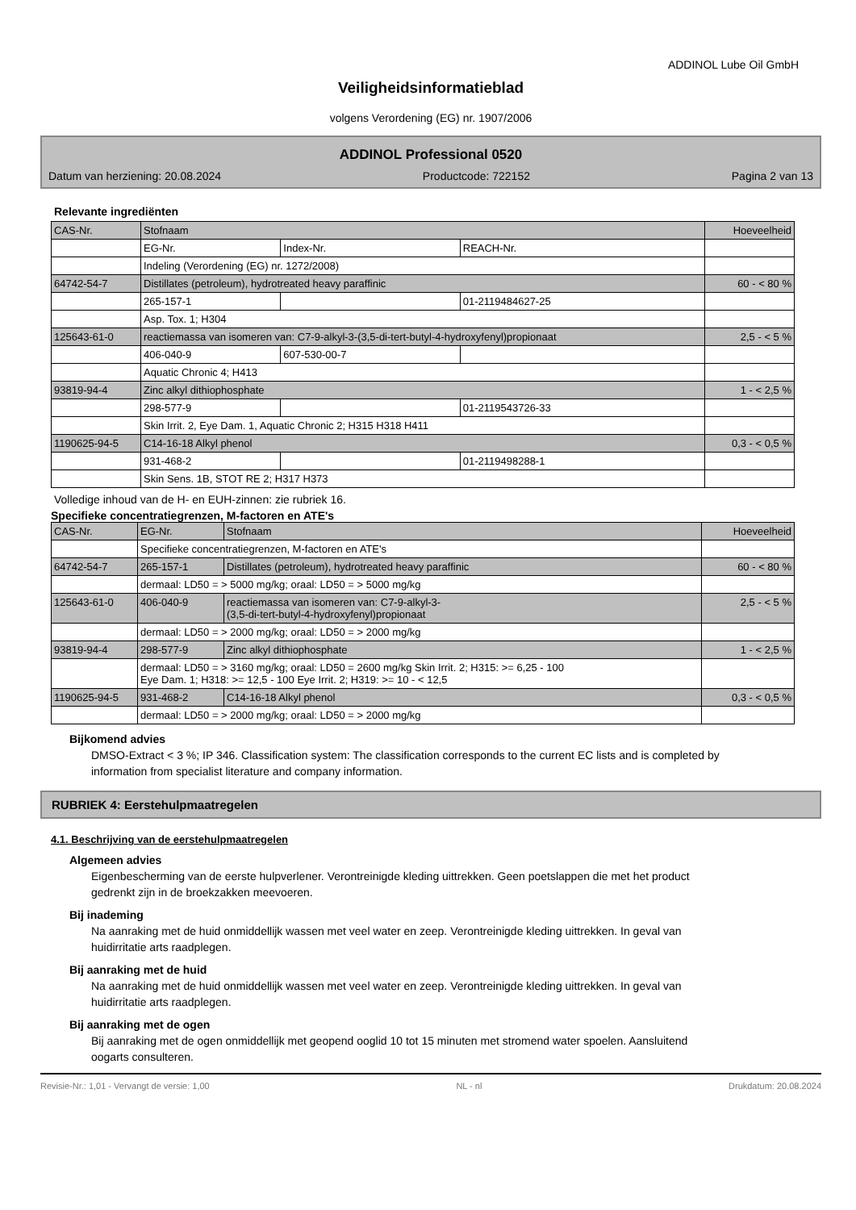ADDINOL Lube Oil GmbH
Veiligheidsinformatieblad
volgens Verordening (EG) nr. 1907/2006
ADDINOL Professional 0520
Datum van herziening: 20.08.2024 Productcode: 722152 Pagina 2 van 13
Relevante ingrediënten
| CAS-Nr. | Stofnaam | | | Hoeveelheid |
| --- | --- | --- | --- | --- |
| | EG-Nr. | Index-Nr. | REACH-Nr. | |
| | Indeling (Verordening (EG) nr. 1272/2008) | | | |
| 64742-54-7 | Distillates (petroleum), hydrotreated heavy paraffinic | | | 60 - < 80 % |
| | 265-157-1 | | 01-2119484627-25 | |
| | Asp. Tox. 1; H304 | | | |
| 125643-61-0 | reactiemassa van isomeren van: C7-9-alkyl-3-(3,5-di-tert-butyl-4-hydroxyfenyl)propionaat | | | 2,5 - < 5 % |
| | 406-040-9 | 607-530-00-7 | | |
| | Aquatic Chronic 4; H413 | | | |
| 93819-94-4 | Zinc alkyl dithiophosphate | | | 1 - < 2,5 % |
| | 298-577-9 | | 01-2119543726-33 | |
| | Skin Irrit. 2, Eye Dam. 1, Aquatic Chronic 2; H315 H318 H411 | | | |
| 1190625-94-5 | C14-16-18 Alkyl phenol | | | 0,3 - < 0,5 % |
| | 931-468-2 | | 01-2119498288-1 | |
| | Skin Sens. 1B, STOT RE 2; H317 H373 | | | |
Volledige inhoud van de H- en EUH-zinnen: zie rubriek 16.
Specifieke concentratiegrenzen, M-factoren en ATE's
| CAS-Nr. | EG-Nr. | Stofnaam | Hoeveelheid |
| --- | --- | --- | --- |
| | Specifieke concentratiegrenzen, M-factoren en ATE's | | |
| 64742-54-7 | 265-157-1 | Distillates (petroleum), hydrotreated heavy paraffinic | 60 - < 80 % |
| | dermaal: LD50 = > 5000 mg/kg; oraal: LD50 = > 5000 mg/kg | | |
| 125643-61-0 | 406-040-9 | reactiemassa van isomeren van: C7-9-alkyl-3- (3,5-di-tert-butyl-4-hydroxyfenyl)propionaat | 2,5 - < 5 % |
| | dermaal: LD50 = > 2000 mg/kg; oraal: LD50 = > 2000 mg/kg | | |
| 93819-94-4 | 298-577-9 | Zinc alkyl dithiophosphate | 1 - < 2,5 % |
| | dermaal: LD50 = > 3160 mg/kg; oraal: LD50 = 2600 mg/kg Skin Irrit. 2; H315: >= 6,25 - 100 Eye Dam. 1; H318: >= 12,5 - 100 Eye Irrit. 2; H319: >= 10 - < 12,5 | | |
| 1190625-94-5 | 931-468-2 | C14-16-18 Alkyl phenol | 0,3 - < 0,5 % |
| | dermaal: LD50 = > 2000 mg/kg; oraal: LD50 = > 2000 mg/kg | | |
Bijkomend advies
DMSO-Extract < 3 %; IP 346. Classification system: The classification corresponds to the current EC lists and is completed by information from specialist literature and company information.
RUBRIEK 4: Eerstehulpmaatregelen
4.1. Beschrijving van de eerstehulpmaatregelen
Algemeen advies
Eigenbescherming van de eerste hulpverlener. Verontreinigde kleding uittrekken. Geen poetslappen die met het product gedrenkt zijn in de broekzakken meevoeren.
Bij inademing
Na aanraking met de huid onmiddellijk wassen met veel water en zeep. Verontreinigde kleding uittrekken. In geval van huidirritatie arts raadplegen.
Bij aanraking met de huid
Na aanraking met de huid onmiddellijk wassen met veel water en zeep. Verontreinigde kleding uittrekken. In geval van huidirritatie arts raadplegen.
Bij aanraking met de ogen
Bij aanraking met de ogen onmiddellijk met geopend ooglid 10 tot 15 minuten met stromend water spoelen. Aansluitend oogarts consulteren.
Revisie-Nr.: 1,01 - Vervangt de versie: 1,00 NL - nl Drukdatum: 20.08.2024